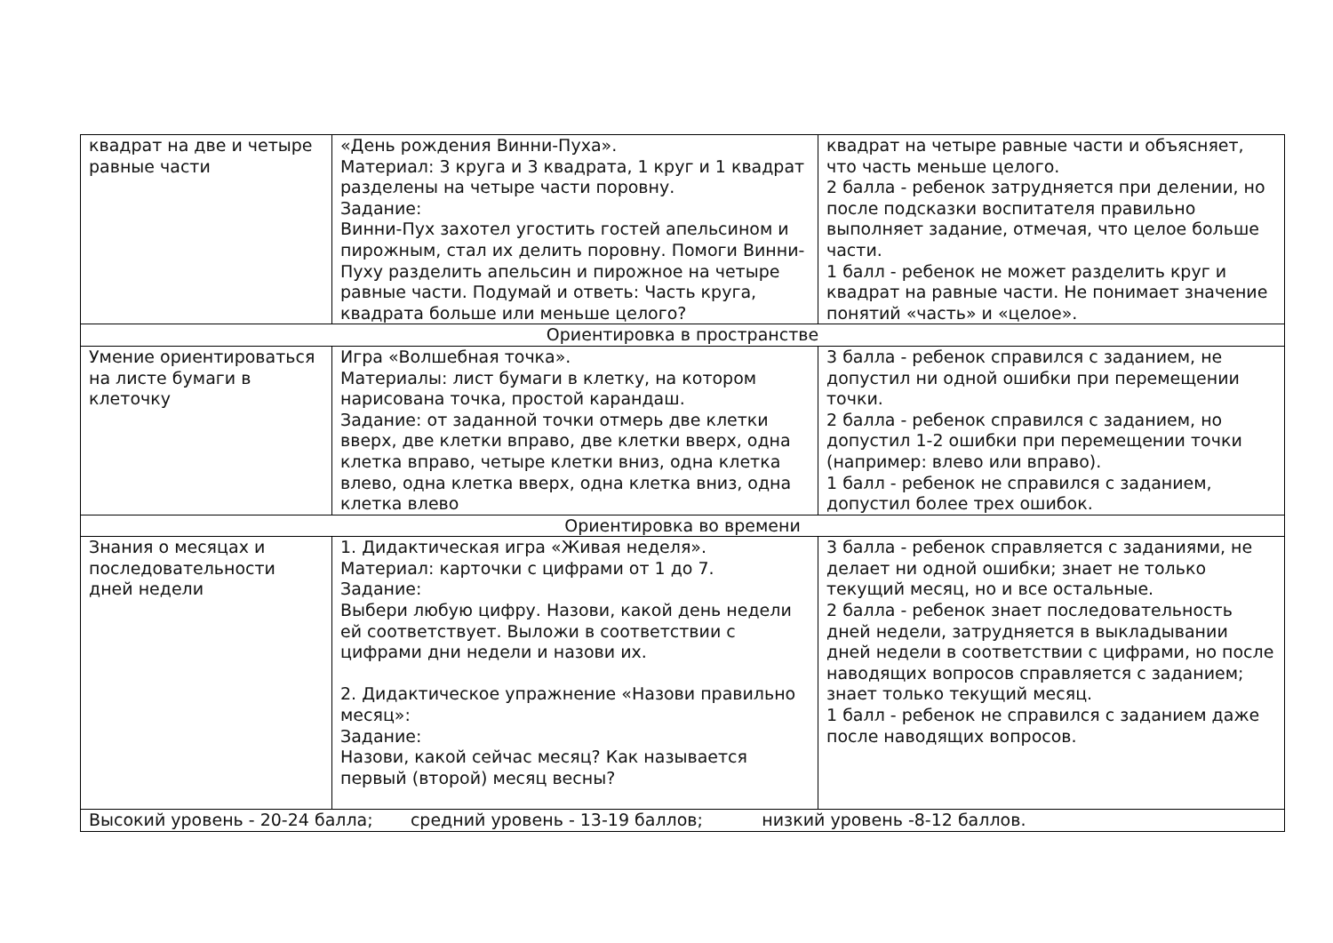| квадрат на две и четыре равные части | «День рождения Винни-Пуха». Материал: 3 круга и 3 квадрата, 1 круг и 1 квадрат разделены на четыре части поровну. Задание: Винни-Пух захотел угостить гостей апельсином и пирожным, стал их делить поровну. Помоги Винни-Пуху разделить апельсин и пирожное на четыре равные части. Подумай и ответь: Часть круга, квадрата больше или меньше целого? | квадрат на четыре равные части и объясняет, что часть меньше целого. 2 балла - ребенок затрудняется при делении, но после подсказки воспитателя правильно выполняет задание, отмечая, что целое больше части. 1 балл - ребенок не может разделить круг и квадрат на равные части. Не понимает значение понятий «часть» и «целое». |
| Ориентировка в пространстве | | |
| Умение ориентироваться на листе бумаги в клеточку | Игра «Волшебная точка». Материалы: лист бумаги в клетку, на котором нарисована точка, простой карандаш. Задание: от заданной точки отмерь две клетки вверх, две клетки вправо, две клетки вверх, одна клетка вправо, четыре клетки вниз, одна клетка влево, одна клетка вверх, одна клетка вниз, одна клетка влево | 3 балла - ребенок справился с заданием, не допустил ни одной ошибки при перемещении точки. 2 балла - ребенок справился с заданием, но допустил 1-2 ошибки при перемещении точки (например: влево или вправо). 1 балл - ребенок не справился с заданием, допустил более трех ошибок. |
| Ориентировка во времени | | |
| Знания о месяцах и последовательности дней недели | 1. Дидактическая игра «Живая неделя». Материал: карточки с цифрами от 1 до 7. Задание: Выбери любую цифру. Назови, какой день недели ей соответствует. Выложи в соответствии с цифрами дни недели и назови их. 2. Дидактическое упражнение «Назови правильно месяц»: Задание: Назови, какой сейчас месяц? Как называется первый (второй) месяц весны? | 3 балла - ребенок справляется с заданиями, не делает ни одной ошибки; знает не только текущий месяц, но и все остальные. 2 балла - ребенок знает последовательность дней недели, затрудняется в выкладывании дней недели в соответствии с цифрами, но после наводящих вопросов справляется с заданием; знает только текущий месяц. 1 балл - ребенок не справился с заданием даже после наводящих вопросов. |
| Высокий уровень - 20-24 балла; средний уровень - 13-19 баллов; низкий уровень -8-12 баллов. | | |